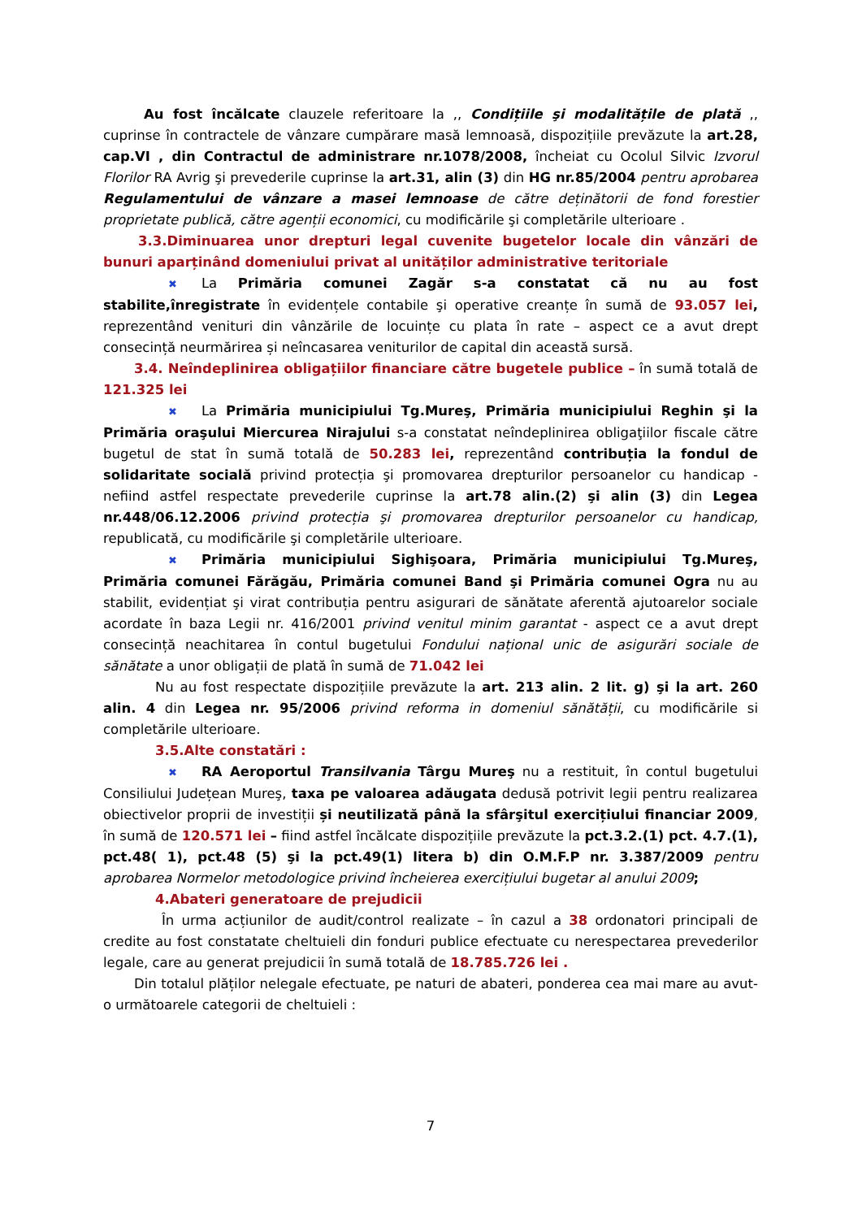Au fost încălcate clauzele referitoare la ,, Condițiile şi modalitățile de plată ,, cuprinse în contractele de vânzare cumpărare masă lemnoasă, dispozițiile prevăzute la art.28, cap.VI , din Contractul de administrare nr.1078/2008, încheiat cu Ocolul Silvic Izvorul Florilor RA Avrig şi prevederile cuprinse la art.31, alin (3) din HG nr.85/2004 pentru aprobarea Regulamentului de vânzare a masei lemnoase de către deținătorii de fond forestier proprietate publică, către agenții economici, cu modificările şi completările ulterioare .
3.3.Diminuarea unor drepturi legal cuvenite bugetelor locale din vânzări de bunuri aparținând domeniului privat al unităților administrative teritoriale
✖ La Primăria comunei Zagăr s-a constatat că nu au fost stabilite,înregistrate în evidențele contabile şi operative creanțe în sumă de 93.057 lei, reprezentând venituri din vânzările de locuințe cu plata în rate – aspect ce a avut drept consecință neurmărirea și neîncasarea veniturilor de capital din această sursă.
3.4. Neîndeplinirea obligațiilor financiare către bugetele publice – în sumă totală de 121.325 lei
✖ La Primăria municipiului Tg.Mureş, Primăria municipiului Reghin şi la Primăria oraşului Miercurea Nirajului s-a constatat neîndeplinirea obligaţiilor fiscale către bugetul de stat în sumă totală de 50.283 lei, reprezentând contribuția la fondul de solidaritate socială privind protecția şi promovarea drepturilor persoanelor cu handicap - nefiind astfel respectate prevederile cuprinse la art.78 alin.(2) şi alin (3) din Legea nr.448/06.12.2006 privind protecția şi promovarea drepturilor persoanelor cu handicap, republicată, cu modificările şi completările ulterioare.
✖ Primăria municipiului Sighişoara, Primăria municipiului Tg.Mureş, Primăria comunei Fărăgău, Primăria comunei Band şi Primăria comunei Ogra nu au stabilit, evidențiat şi virat contribuția pentru asigurari de sănătate aferentă ajutoarelor sociale acordate în baza Legii nr. 416/2001 privind venitul minim garantat - aspect ce a avut drept consecință neachitarea în contul bugetului Fondului național unic de asigurări sociale de sănătate a unor obligații de plată în sumă de 71.042 lei
Nu au fost respectate dispozițiile prevăzute la art. 213 alin. 2 lit. g) şi la art. 260 alin. 4 din Legea nr. 95/2006 privind reforma in domeniul sănătății, cu modificările si completările ulterioare.
3.5.Alte constatări :
✖ RA Aeroportul Transilvania Târgu Mureş nu a restituit, în contul bugetului Consiliului Județean Mureş, taxa pe valoarea adăugata dedusă potrivit legii pentru realizarea obiectivelor proprii de investiții și neutilizată până la sfârşitul exercițiului financiar 2009, în sumă de 120.571 lei – fiind astfel încălcate dispozițiile prevăzute la pct.3.2.(1) pct. 4.7.(1), pct.48( 1), pct.48 (5) şi la pct.49(1) litera b) din O.M.F.P nr. 3.387/2009 pentru aprobarea Normelor metodologice privind încheierea exercițiului bugetar al anului 2009;
4.Abateri generatoare de prejudicii
În urma acțiunilor de audit/control realizate – în cazul a 38 ordonatori principali de credite au fost constatate cheltuieli din fonduri publice efectuate cu nerespectarea prevederilor legale, care au generat prejudicii în sumă totală de 18.785.726 lei .
Din totalul plăților nelegale efectuate, pe naturi de abateri, ponderea cea mai mare au avut-o următoarele categorii de cheltuieli :
7